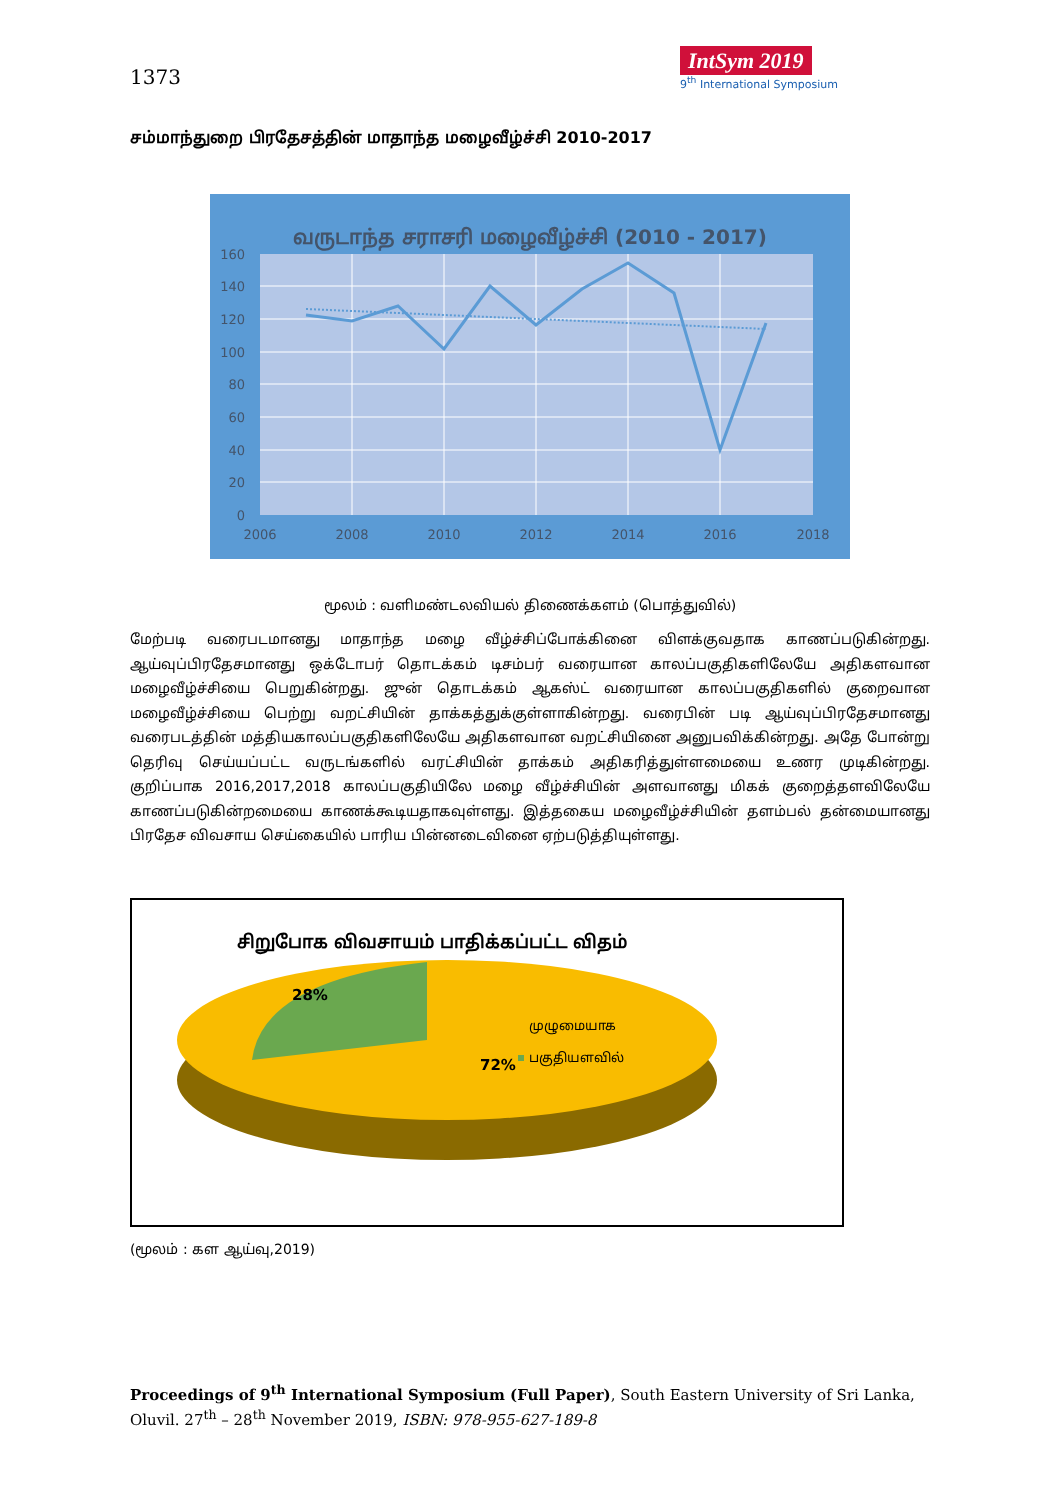1373
IntSym 2019
9<sup>th</sup> International Symposium
சம்மாந்துறை பிரதேசத்தின் மாதாந்த மழைவீழ்ச்சி 2010-2017
வருடாந்த சராசரி மழைவீழ்ச்சி (2010 - 2017)
160
140
120
100
80
60
40
20
0
2006
2008
2010
2012
2014
2016
2018
மூலம் : வளிமண்டலவியல் திணைக்களம் (பொத்துவில்)
மேற்படி வரைபடமானது மாதாந்த மழை வீழ்ச்சிப்போக்கினை விளக்குவதாக காணப்படுகின்றது. ஆய்வுப்பிரதேசமானது ஒக்டோபர் தொடக்கம் டிசம்பர் வரையான காலப்பகுதிகளிலேயே அதிகளவான மழைவீழ்ச்சியை பெறுகின்றது. ஜுன் தொடக்கம் ஆகஸ்ட் வரையான காலப்பகுதிகளில் குறைவான மழைவீழ்ச்சியை பெற்று வறட்சியின் தாக்கத்துக்குள்ளாகின்றது. வரைபின் படி ஆய்வுப்பிரதேசமானது வரைபடத்தின் மத்தியகாலப்பகுதிகளிலேயே அதிகளவான வறட்சியினை அனுபவிக்கின்றது. அதே போன்று தெரிவு செய்யப்பட்ட வருடங்களில் வரட்சியின் தாக்கம் அதிகரித்துள்ளமையை உணர முடிகின்றது. குறிப்பாக 2016,2017,2018 காலப்பகுதியிலே மழை வீழ்ச்சியின் அளவானது மிகக் குறைத்தளவிலேயே காணப்படுகின்றமையை காணக்கூடியதாகவுள்ளது. இத்தகைய மழைவீழ்ச்சியின் தளம்பல் தன்மையானது பிரதேச விவசாய செய்கையில் பாரிய பின்னடைவினை ஏற்படுத்தியுள்ளது.
சிறுபோக விவசாயம் பாதிக்கப்பட்ட விதம்
72%
28%
முழுமையாக
பகுதியளவில்
(மூலம் : கள ஆய்வு,2019)
Proceedings of 9<sup>th</sup> International Symposium (Full Paper), South Eastern University of Sri Lanka, Oluvil. 27<sup>th</sup> – 28<sup>th</sup> November 2019, ISBN: 978-955-627-189-8